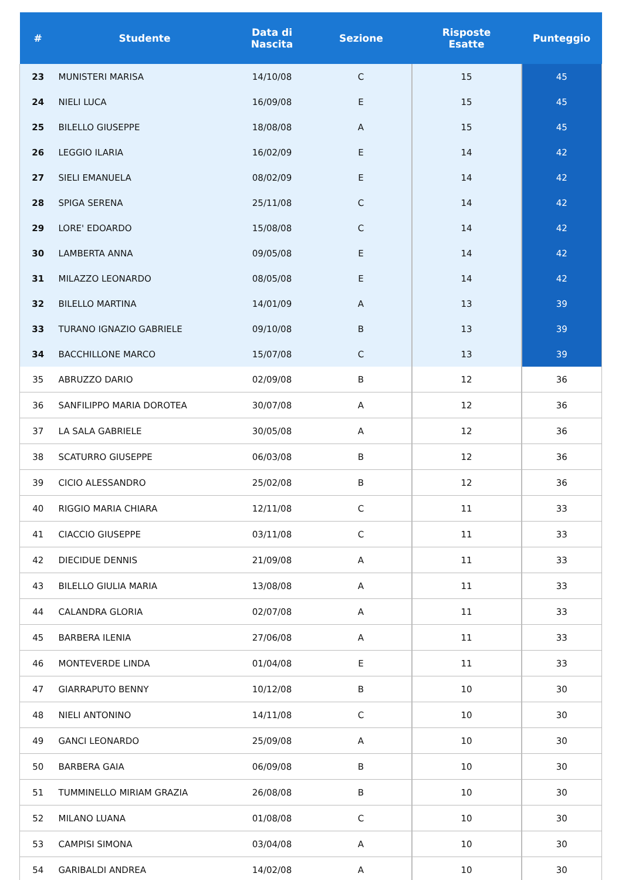| # | Studente | Data di Nascita | Sezione | Risposte Esatte | Punteggio |
| --- | --- | --- | --- | --- | --- |
| 23 | MUNISTERI MARISA | 14/10/08 | C | 15 | 45 |
| 24 | NIELI LUCA | 16/09/08 | E | 15 | 45 |
| 25 | BILELLO GIUSEPPE | 18/08/08 | A | 15 | 45 |
| 26 | LEGGIO ILARIA | 16/02/09 | E | 14 | 42 |
| 27 | SIELI EMANUELA | 08/02/09 | E | 14 | 42 |
| 28 | SPIGA SERENA | 25/11/08 | C | 14 | 42 |
| 29 | LORE' EDOARDO | 15/08/08 | C | 14 | 42 |
| 30 | LAMBERTA ANNA | 09/05/08 | E | 14 | 42 |
| 31 | MILAZZO LEONARDO | 08/05/08 | E | 14 | 42 |
| 32 | BILELLO MARTINA | 14/01/09 | A | 13 | 39 |
| 33 | TURANO IGNAZIO GABRIELE | 09/10/08 | B | 13 | 39 |
| 34 | BACCHILLONE MARCO | 15/07/08 | C | 13 | 39 |
| 35 | ABRUZZO DARIO | 02/09/08 | B | 12 | 36 |
| 36 | SANFILIPPO MARIA DOROTEA | 30/07/08 | A | 12 | 36 |
| 37 | LA SALA GABRIELE | 30/05/08 | A | 12 | 36 |
| 38 | SCATURRO GIUSEPPE | 06/03/08 | B | 12 | 36 |
| 39 | CICIO ALESSANDRO | 25/02/08 | B | 12 | 36 |
| 40 | RIGGIO MARIA CHIARA | 12/11/08 | C | 11 | 33 |
| 41 | CIACCIO GIUSEPPE | 03/11/08 | C | 11 | 33 |
| 42 | DIECIDUE DENNIS | 21/09/08 | A | 11 | 33 |
| 43 | BILELLO GIULIA MARIA | 13/08/08 | A | 11 | 33 |
| 44 | CALANDRA GLORIA | 02/07/08 | A | 11 | 33 |
| 45 | BARBERA ILENIA | 27/06/08 | A | 11 | 33 |
| 46 | MONTEVERDE LINDA | 01/04/08 | E | 11 | 33 |
| 47 | GIARRAPUTO BENNY | 10/12/08 | B | 10 | 30 |
| 48 | NIELI ANTONINO | 14/11/08 | C | 10 | 30 |
| 49 | GANCI LEONARDO | 25/09/08 | A | 10 | 30 |
| 50 | BARBERA GAIA | 06/09/08 | B | 10 | 30 |
| 51 | TUMMINELLO MIRIAM GRAZIA | 26/08/08 | B | 10 | 30 |
| 52 | MILANO LUANA | 01/08/08 | C | 10 | 30 |
| 53 | CAMPISI SIMONA | 03/04/08 | A | 10 | 30 |
| 54 | GARIBALDI ANDREA | 14/02/08 | A | 10 | 30 |